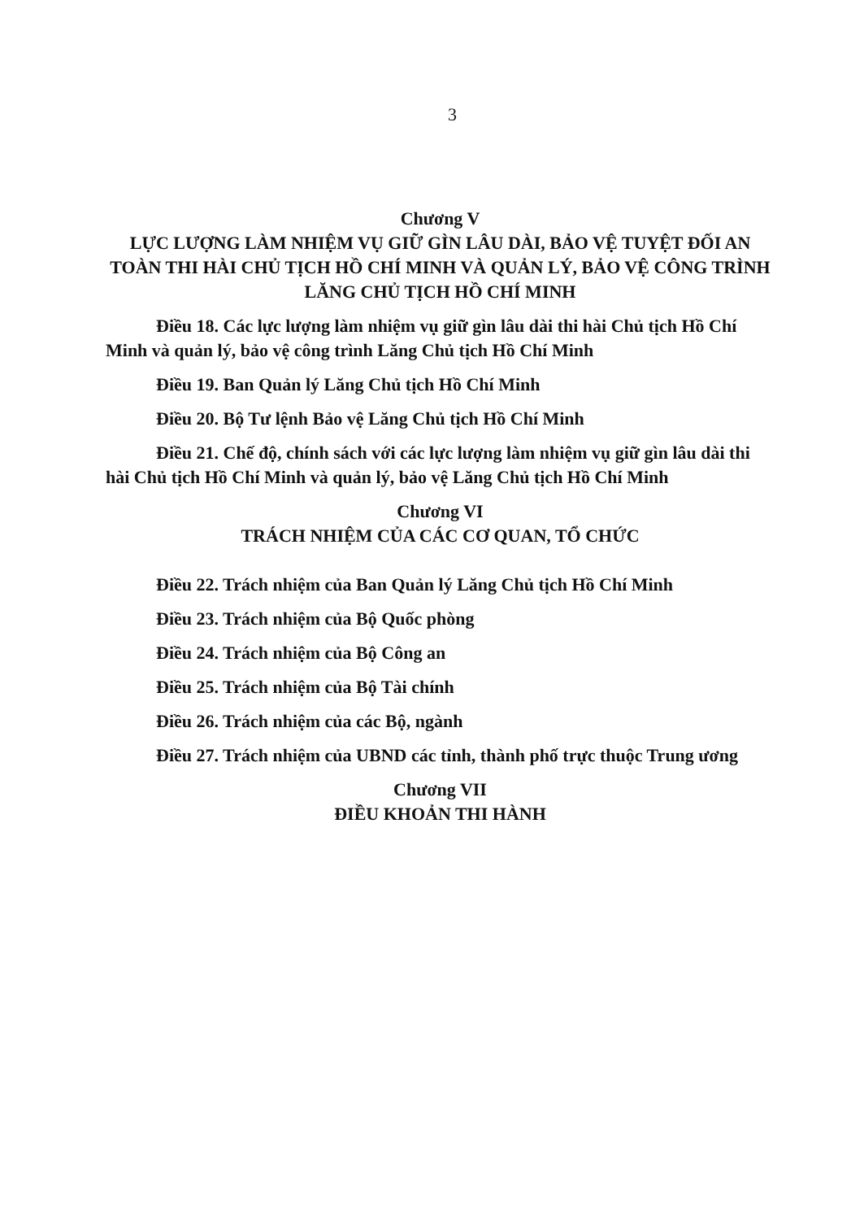3
Chương V
LỰC LƯỢNG LÀM NHIỆM VỤ GIỮ GÌN LÂU DÀI, BẢO VỆ TUYỆT ĐỐI AN TOÀN THI HÀI CHỦ TỊCH HỒ CHÍ MINH VÀ QUẢN LÝ, BẢO VỆ CÔNG TRÌNH LĂNG CHỦ TỊCH HỒ CHÍ MINH
Điều 18. Các lực lượng làm nhiệm vụ giữ gìn lâu dài thi hài Chủ tịch Hồ Chí Minh và quản lý, bảo vệ công trình Lăng Chủ tịch Hồ Chí Minh
Điều 19. Ban Quản lý Lăng Chủ tịch Hồ Chí Minh
Điều 20. Bộ Tư lệnh Bảo vệ Lăng Chủ tịch Hồ Chí Minh
Điều 21. Chế độ, chính sách với các lực lượng làm nhiệm vụ giữ gìn lâu dài thi hài Chủ tịch Hồ Chí Minh và quản lý, bảo vệ Lăng Chủ tịch Hồ Chí Minh
Chương VI
TRÁCH NHIỆM CỦA CÁC CƠ QUAN, TỔ CHỨC
Điều 22. Trách nhiệm của Ban Quản lý Lăng Chủ tịch Hồ Chí Minh
Điều 23. Trách nhiệm của Bộ Quốc phòng
Điều 24. Trách nhiệm của Bộ Công an
Điều 25. Trách nhiệm của Bộ Tài chính
Điều 26. Trách nhiệm của các Bộ, ngành
Điều 27. Trách nhiệm của UBND các tỉnh, thành phố trực thuộc Trung ương
Chương VII
ĐIỀU KHOẢN THI HÀNH